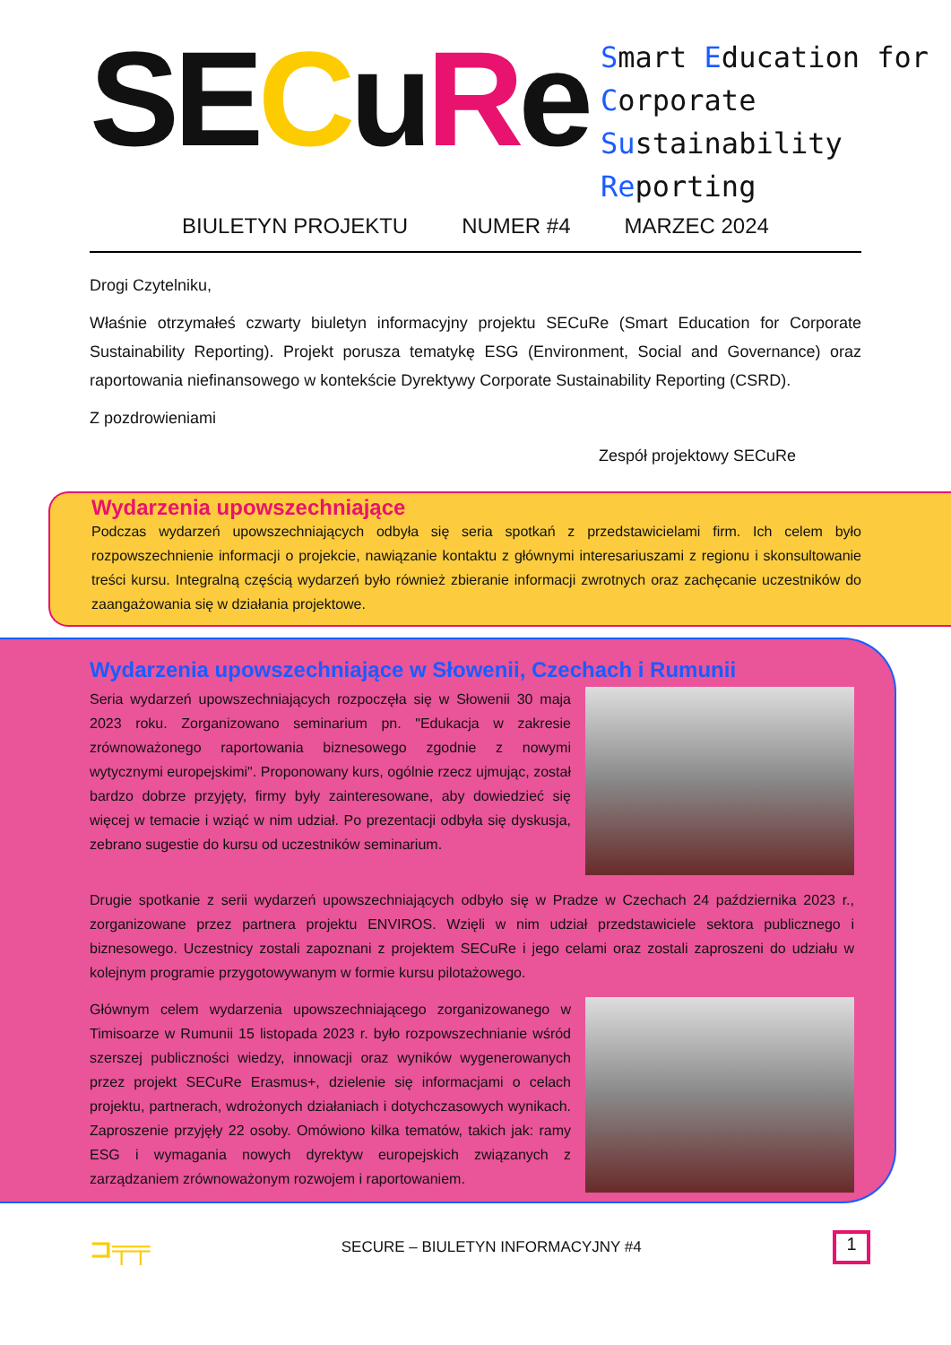SECuRe
Smart Education for
Corporate Sustainability
Reporting
BIULETYN PROJEKTU NUMER #4 MARZEC 2024
Drogi Czytelniku,
Właśnie otrzymałeś czwarty biuletyn informacyjny projektu SECuRe (Smart Education for Corporate Sustainability Reporting). Projekt porusza tematykę ESG (Environment, Social and Governance) oraz raportowania niefinansowego w kontekście Dyrektywy Corporate Sustainability Reporting (CSRD).
Z pozdrowieniami
Zespół projektowy SECuRe
Wydarzenia upowszechniające
Podczas wydarzeń upowszechniających odbyła się seria spotkań z przedstawicielami firm. Ich celem było rozpowszechnienie informacji o projekcie, nawiązanie kontaktu z głównymi interesariuszami z regionu i skonsultowanie treści kursu. Integralną częścią wydarzeń było również zbieranie informacji zwrotnych oraz zachęcanie uczestników do zaangażowania się w działania projektowe.
Wydarzenia upowszechniające w Słowenii, Czechach i Rumunii
Seria wydarzeń upowszechniających rozpoczęła się w Słowenii 30 maja 2023 roku. Zorganizowano seminarium pn. "Edukacja w zakresie zrównoważonego raportowania biznesowego zgodnie z nowymi wytycznymi europejskimi". Proponowany kurs, ogólnie rzecz ujmując, został bardzo dobrze przyjęty, firmy były zainteresowane, aby dowiedzieć się więcej w temacie i wziąć w nim udział. Po prezentacji odbyła się dyskusja, zebrano sugestie do kursu od uczestników seminarium.
Drugie spotkanie z serii wydarzeń upowszechniających odbyło się w Pradze w Czechach 24 października 2023 r., zorganizowane przez partnera projektu ENVIROS. Wzięli w nim udział przedstawiciele sektora publicznego i biznesowego. Uczestnicy zostali zapoznani z projektem SECuRe i jego celami oraz zostali zaproszeni do udziału w kolejnym programie przygotowywanym w formie kursu pilotażowego.
Głównym celem wydarzenia upowszechniającego zorganizowanego w Timisoarze w Rumunii 15 listopada 2023 r. było rozpowszechnianie wśród szerszej publiczności wiedzy, innowacji oraz wyników wygenerowanych przez projekt SECuRe Erasmus+, dzielenie się informacjami o celach projektu, partnerach, wdrożonych działaniach i dotychczasowych wynikach. Zaproszenie przyjęły 22 osoby. Omówiono kilka tematów, takich jak: ramy ESG i wymagania nowych dyrektyw europejskich związanych z zarządzaniem zrównoważonym rozwojem i raportowaniem.
⊐╤╤ SECURE – BIULETYN INFORMACYJNY #4
1